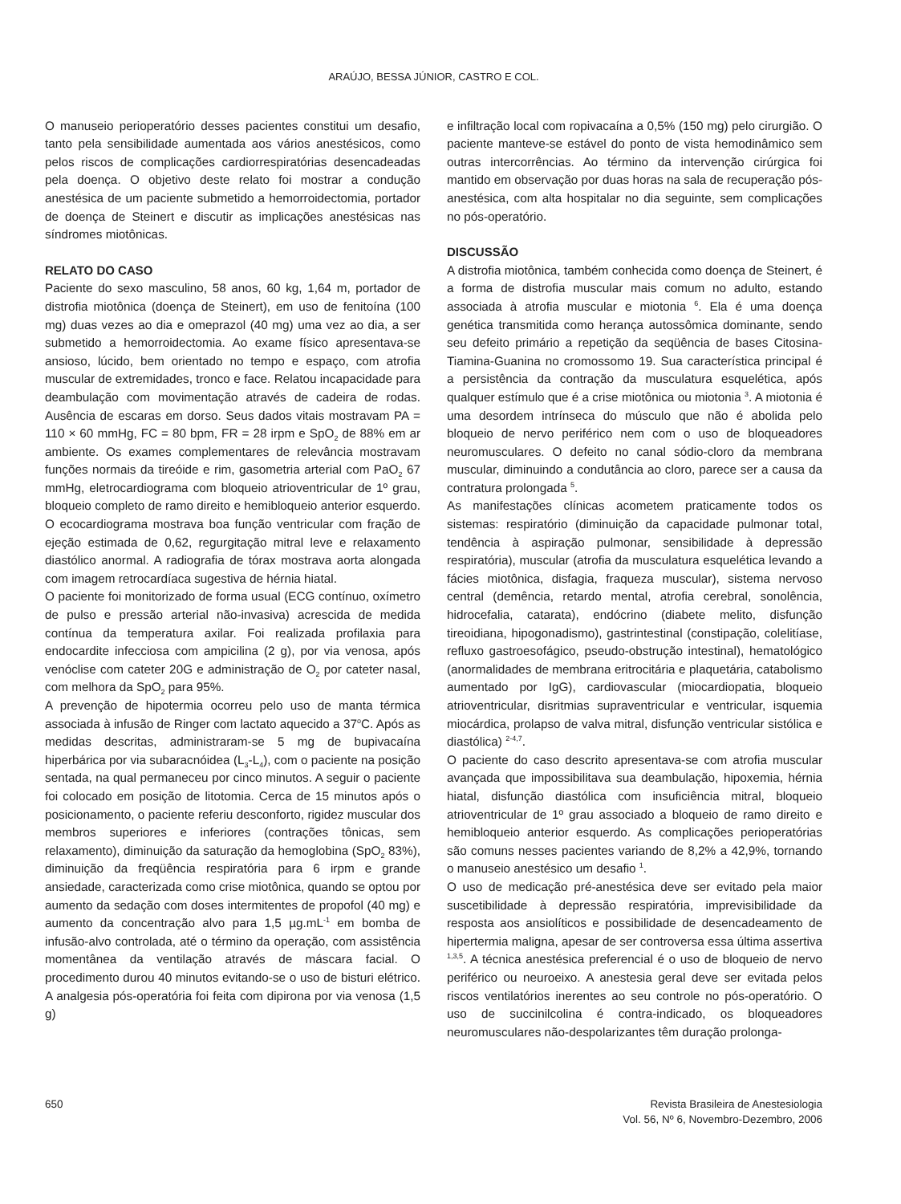ARAÚJO, BESSA JÚNIOR, CASTRO E COL.
O manuseio perioperatório desses pacientes constitui um desafio, tanto pela sensibilidade aumentada aos vários anestésicos, como pelos riscos de complicações cardiorrespiratórias desencadeadas pela doença. O objetivo deste relato foi mostrar a condução anestésica de um paciente submetido a hemorroidectomia, portador de doença de Steinert e discutir as implicações anestésicas nas síndromes miotônicas.
RELATO DO CASO
Paciente do sexo masculino, 58 anos, 60 kg, 1,64 m, portador de distrofia miotônica (doença de Steinert), em uso de fenitoína (100 mg) duas vezes ao dia e omeprazol (40 mg) uma vez ao dia, a ser submetido a hemorroidectomia. Ao exame físico apresentava-se ansioso, lúcido, bem orientado no tempo e espaço, com atrofia muscular de extremidades, tronco e face. Relatou incapacidade para deambulação com movimentação através de cadeira de rodas. Ausência de escaras em dorso. Seus dados vitais mostravam PA = 110 × 60 mmHg, FC = 80 bpm, FR = 28 irpm e SpO<sub>2</sub> de 88% em ar ambiente. Os exames complementares de relevância mostravam funções normais da tireóide e rim, gasometria arterial com PaO<sub>2</sub> 67 mmHg, eletrocardiograma com bloqueio atrioventricular de 1º grau, bloqueio completo de ramo direito e hemibloqueio anterior esquerdo. O ecocardiograma mostrava boa função ventricular com fração de ejeção estimada de 0,62, regurgitação mitral leve e relaxamento diastólico anormal. A radiografia de tórax mostrava aorta alongada com imagem retrocardíaca sugestiva de hérnia hiatal.
O paciente foi monitorizado de forma usual (ECG contínuo, oxímetro de pulso e pressão arterial não-invasiva) acrescida de medida contínua da temperatura axilar. Foi realizada profilaxia para endocardite infecciosa com ampicilina (2 g), por via venosa, após venóclise com cateter 20G e administração de O<sub>2</sub> por cateter nasal, com melhora da SpO<sub>2</sub> para 95%.
A prevenção de hipotermia ocorreu pelo uso de manta térmica associada à infusão de Ringer com lactato aquecido a 37<sup>o</sup>C. Após as medidas descritas, administraram-se 5 mg de bupivacaína hiperbárica por via subaracnóidea (L<sub>3</sub>-L<sub>4</sub>), com o paciente na posição sentada, na qual permaneceu por cinco minutos. A seguir o paciente foi colocado em posição de litotomia. Cerca de 15 minutos após o posicionamento, o paciente referiu desconforto, rigidez muscular dos membros superiores e inferiores (contrações tônicas, sem relaxamento), diminuição da saturação da hemoglobina (SpO<sub>2</sub> 83%), diminuição da freqüência respiratória para 6 irpm e grande ansiedade, caracterizada como crise miotônica, quando se optou por aumento da sedação com doses intermitentes de propofol (40 mg) e aumento da concentração alvo para 1,5 µg.mL<sup>-1</sup> em bomba de infusão-alvo controlada, até o término da operação, com assistência momentânea da ventilação através de máscara facial. O procedimento durou 40 minutos evitando-se o uso de bisturi elétrico. A analgesia pós-operatória foi feita com dipirona por via venosa (1,5 g)
e infiltração local com ropivacaína a 0,5% (150 mg) pelo cirurgião. O paciente manteve-se estável do ponto de vista hemodinâmico sem outras intercorrências. Ao término da intervenção cirúrgica foi mantido em observação por duas horas na sala de recuperação pós-anestésica, com alta hospitalar no dia seguinte, sem complicações no pós-operatório.
DISCUSSÃO
A distrofia miotônica, também conhecida como doença de Steinert, é a forma de distrofia muscular mais comum no adulto, estando associada à atrofia muscular e miotonia <sup>6</sup>. Ela é uma doença genética transmitida como herança autossômica dominante, sendo seu defeito primário a repetição da seqüência de bases Citosina-Tiamina-Guanina no cromossomo 19. Sua característica principal é a persistência da contração da musculatura esquelética, após qualquer estímulo que é a crise miotônica ou miotonia <sup>3</sup>. A miotonia é uma desordem intrínseca do músculo que não é abolida pelo bloqueio de nervo periférico nem com o uso de bloqueadores neuromusculares. O defeito no canal sódio-cloro da membrana muscular, diminuindo a condutância ao cloro, parece ser a causa da contratura prolongada <sup>5</sup>.
As manifestações clínicas acometem praticamente todos os sistemas: respiratório (diminuição da capacidade pulmonar total, tendência à aspiração pulmonar, sensibilidade à depressão respiratória), muscular (atrofia da musculatura esquelética levando a fácies miotônica, disfagia, fraqueza muscular), sistema nervoso central (demência, retardo mental, atrofia cerebral, sonolência, hidrocefalia, catarata), endócrino (diabete melito, disfunção tireoidiana, hipogonadismo), gastrintestinal (constipação, colelitíase, refluxo gastroesofágico, pseudo-obstrução intestinal), hematológico (anormalidades de membrana eritrocitária e plaquetária, catabolismo aumentado por IgG), cardiovascular (miocardiopatia, bloqueio atrioventricular, disritmias supraventricular e ventricular, isquemia miocárdica, prolapso de valva mitral, disfunção ventricular sistólica e diastólica) <sup>2-4,7</sup>.
O paciente do caso descrito apresentava-se com atrofia muscular avançada que impossibilitava sua deambulação, hipoxemia, hérnia hiatal, disfunção diastólica com insuficiência mitral, bloqueio atrioventricular de 1º grau associado a bloqueio de ramo direito e hemibloqueio anterior esquerdo. As complicações perioperatórias são comuns nesses pacientes variando de 8,2% a 42,9%, tornando o manuseio anestésico um desafio <sup>1</sup>.
O uso de medicação pré-anestésica deve ser evitado pela maior suscetibilidade à depressão respiratória, imprevisibilidade da resposta aos ansiolíticos e possibilidade de desencadeamento de hipertermia maligna, apesar de ser controversa essa última assertiva <sup>1,3,5</sup>. A técnica anestésica preferencial é o uso de bloqueio de nervo periférico ou neuroeixo. A anestesia geral deve ser evitada pelos riscos ventilatórios inerentes ao seu controle no pós-operatório. O uso de succinilcolina é contra-indicado, os bloqueadores neuromusculares não-despolarizantes têm duração prolonga-
650 Revista Brasileira de Anestesiologia
Vol. 56, Nº 6, Novembro-Dezembro, 2006